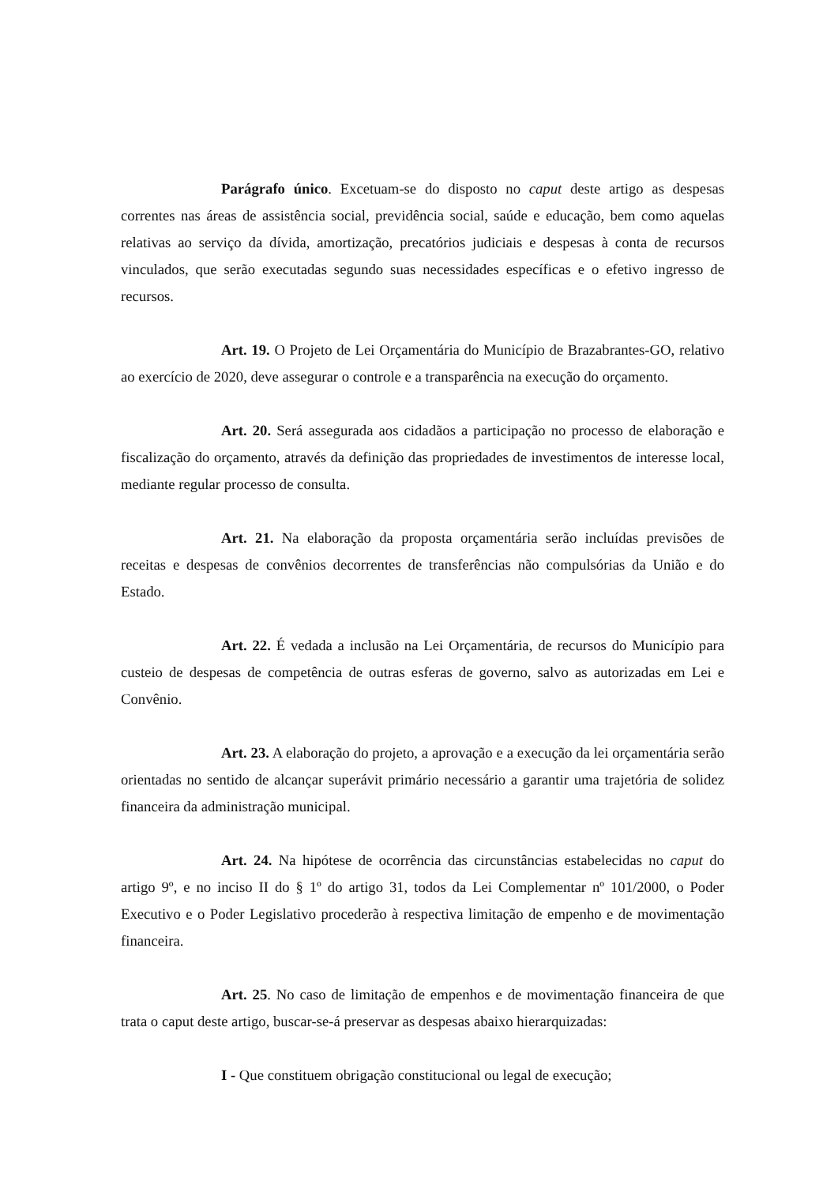Parágrafo único. Excetuam-se do disposto no caput deste artigo as despesas correntes nas áreas de assistência social, previdência social, saúde e educação, bem como aquelas relativas ao serviço da dívida, amortização, precatórios judiciais e despesas à conta de recursos vinculados, que serão executadas segundo suas necessidades específicas e o efetivo ingresso de recursos.
Art. 19. O Projeto de Lei Orçamentária do Município de Brazabrantes-GO, relativo ao exercício de 2020, deve assegurar o controle e a transparência na execução do orçamento.
Art. 20. Será assegurada aos cidadãos a participação no processo de elaboração e fiscalização do orçamento, através da definição das propriedades de investimentos de interesse local, mediante regular processo de consulta.
Art. 21. Na elaboração da proposta orçamentária serão incluídas previsões de receitas e despesas de convênios decorrentes de transferências não compulsórias da União e do Estado.
Art. 22. É vedada a inclusão na Lei Orçamentária, de recursos do Município para custeio de despesas de competência de outras esferas de governo, salvo as autorizadas em Lei e Convênio.
Art. 23. A elaboração do projeto, a aprovação e a execução da lei orçamentária serão orientadas no sentido de alcançar superávit primário necessário a garantir uma trajetória de solidez financeira da administração municipal.
Art. 24. Na hipótese de ocorrência das circunstâncias estabelecidas no caput do artigo 9º, e no inciso II do § 1º do artigo 31, todos da Lei Complementar nº 101/2000, o Poder Executivo e o Poder Legislativo procederão à respectiva limitação de empenho e de movimentação financeira.
Art. 25. No caso de limitação de empenhos e de movimentação financeira de que trata o caput deste artigo, buscar-se-á preservar as despesas abaixo hierarquizadas:
I - Que constituem obrigação constitucional ou legal de execução;